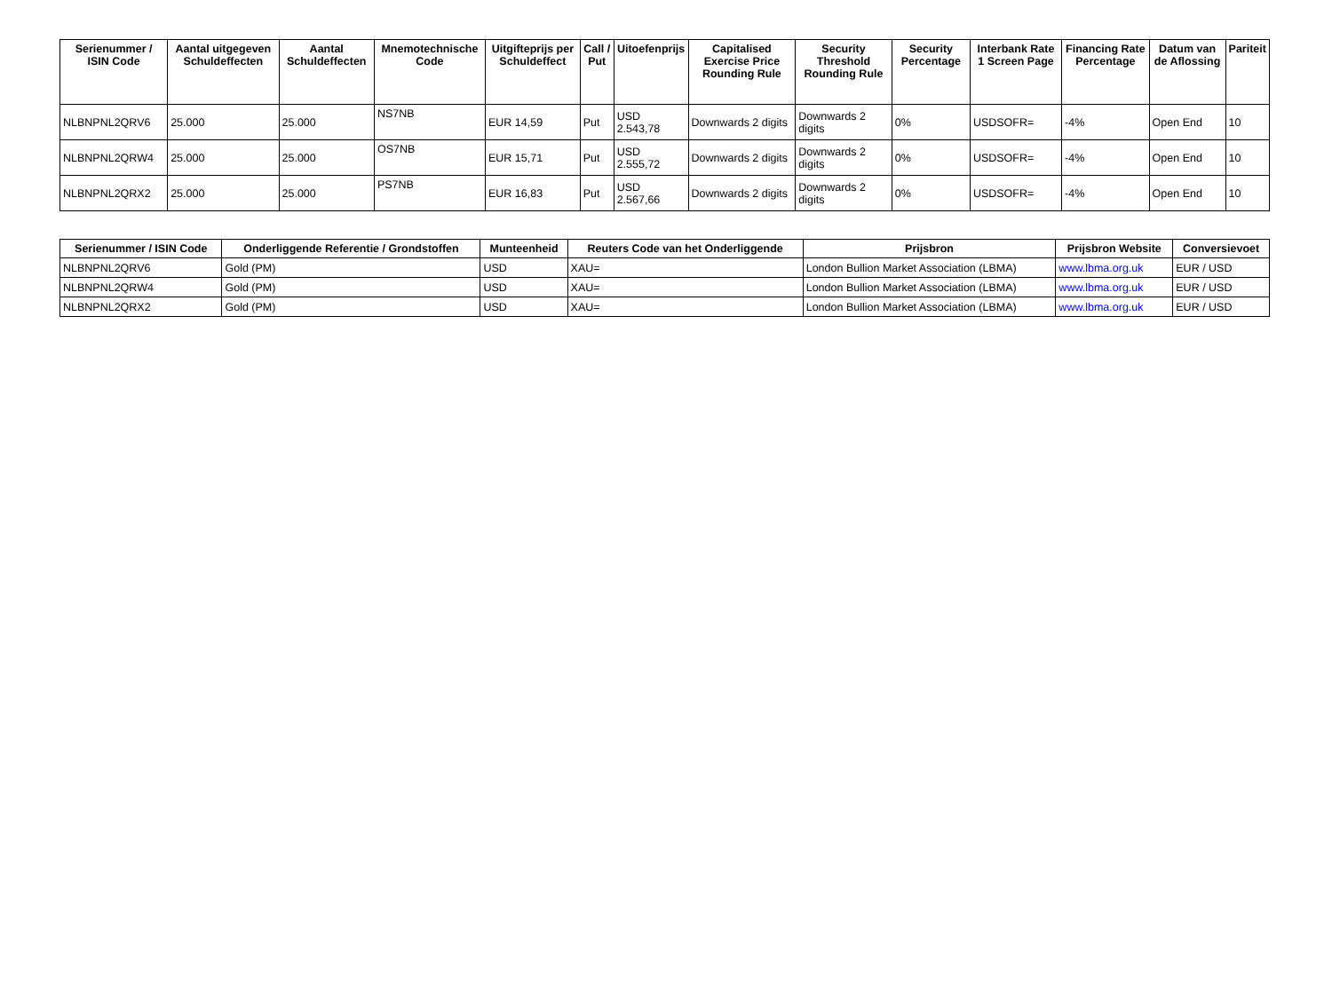| Serienummer / ISIN Code | Aantal uitgegeven Schuldeffecten | Aantal Schuldeffecten | Mnemotechnische Code | Uitgifteprijs per Schuldeffect | Call / Put | Uitoefenprijs | Capitalised Exercise Price Rounding Rule | Security Threshold Rounding Rule | Security Percentage | Interbank Rate 1 Screen Page | Financing Rate Percentage | Datum van de Aflossing | Pariteit |
| --- | --- | --- | --- | --- | --- | --- | --- | --- | --- | --- | --- | --- | --- |
| NLBNPNL2QRV6 | 25.000 | 25.000 | NS7NB | EUR 14,59 | Put | USD 2.543,78 | Downwards 2 digits | Downwards 2 digits | 0% | USDSOFR= | -4% | Open End | 10 |
| NLBNPNL2QRW4 | 25.000 | 25.000 | OS7NB | EUR 15,71 | Put | USD 2.555,72 | Downwards 2 digits | Downwards 2 digits | 0% | USDSOFR= | -4% | Open End | 10 |
| NLBNPNL2QRX2 | 25.000 | 25.000 | PS7NB | EUR 16,83 | Put | USD 2.567,66 | Downwards 2 digits | Downwards 2 digits | 0% | USDSOFR= | -4% | Open End | 10 |
| Serienummer / ISIN Code | Onderliggende Referentie / Grondstoffen | Munteenheid | Reuters Code van het Onderliggende | Prijsbron | Prijsbron Website | Conversievoet |
| --- | --- | --- | --- | --- | --- | --- |
| NLBNPNL2QRV6 | Gold (PM) | USD | XAU= | London Bullion Market Association (LBMA) | www.lbma.org.uk | EUR / USD |
| NLBNPNL2QRW4 | Gold (PM) | USD | XAU= | London Bullion Market Association (LBMA) | www.lbma.org.uk | EUR / USD |
| NLBNPNL2QRX2 | Gold (PM) | USD | XAU= | London Bullion Market Association (LBMA) | www.lbma.org.uk | EUR / USD |